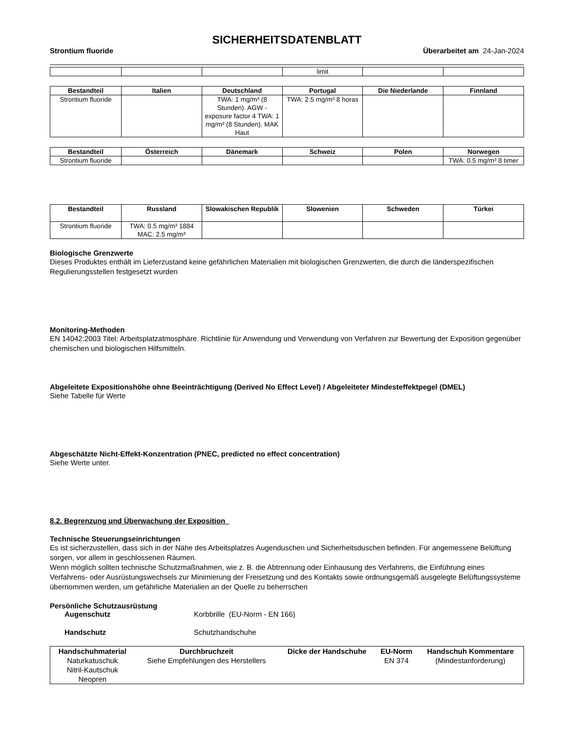SICHERHEITSDATENBLATT
Strontium fluoride Überarbeitet am 24-Jan-2024
| | | | limit | | |
| Bestandteil | Italien | Deutschland | Portugal | Die Niederlande | Finnland |
| --- | --- | --- | --- | --- | --- |
| Strontium fluoride | | TWA: 1 mg/m³ (8 Stunden). AGW - exposure factor 4 TWA: 1 mg/m³ (8 Stunden). MAK Haut | TWA: 2.5 mg/m³ 8 horas | | |
| Bestandteil | Österreich | Dänemark | Schweiz | Polen | Norwegen |
| --- | --- | --- | --- | --- | --- |
| Strontium fluoride | | | | | TWA: 0.5 mg/m³ 8 timer |
| Bestandteil | Russland | Slowakischen Republik | Slowenien | Schweden | Türkei |
| --- | --- | --- | --- | --- | --- |
| Strontium fluoride | TWA: 0.5 mg/m³ 1884 MAC: 2.5 mg/m³ | | | | |
Biologische Grenzwerte
Dieses Produktes enthält im Lieferzustand keine gefährlichen Materialien mit biologischen Grenzwerten, die durch die länderspezifischen Regulierungsstellen festgesetzt wurden
Monitoring-Methoden
EN 14042:2003 Titel: Arbeitsplatzatmosphäre. Richtlinie für Anwendung und Verwendung von Verfahren zur Bewertung der Exposition gegenüber chemischen und biologischen Hilfsmitteln.
Abgeleitete Expositionshöhe ohne Beeinträchtigung (Derived No Effect Level) / Abgeleiteter Mindesteffektpegel (DMEL)
Siehe Tabelle für Werte
Abgeschätzte Nicht-Effekt-Konzentration (PNEC, predicted no effect concentration)
Siehe Werte unter.
8.2. Begrenzung und Überwachung der Exposition
Technische Steuerungseinrichtungen
Es ist sicherzustellen, dass sich in der Nähe des Arbeitsplatzes Augenduschen und Sicherheitsduschen befinden. Für angemessene Belüftung sorgen, vor allem in geschlossenen Räumen.
Wenn möglich sollten technische Schutzmaßnahmen, wie z. B. die Abtrennung oder Einhausung des Verfahrens, die Einführung eines Verfahrens- oder Ausrüstungswechsels zur Minimierung der Freisetzung und des Kontakts sowie ordnungsgemäß ausgelegte Belüftungssysteme übernommen werden, um gefährliche Materialien an der Quelle zu beherrschen
Persönliche Schutzausrüstung
Augenschutz Korbbrille (EU-Norm - EN 166)
Handschutz Schutzhandschuhe
| Handschuhmaterial | Durchbruchzeit | Dicke der Handschuhe | EU-Norm | Handschuh Kommentare |
| --- | --- | --- | --- | --- |
| Naturkatuschuk Nitril-Kautschuk Neopren | Siehe Empfehlungen des Herstellers | | EN 374 | (Mindestanforderung) |